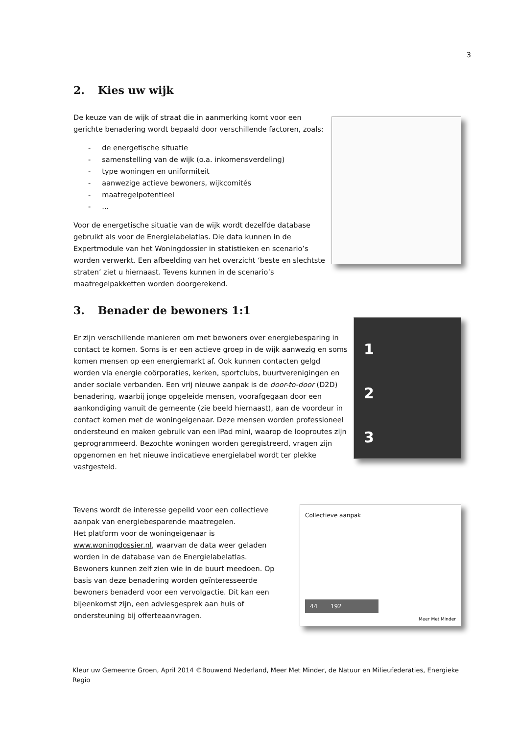3
2. Kies uw wijk
De keuze van de wijk of straat die in aanmerking komt voor een gerichte benadering wordt bepaald door verschillende factoren, zoals:
- de energetische situatie
- samenstelling van de wijk (o.a. inkomensverdeling)
- type woningen en uniformiteit
- aanwezige actieve bewoners, wijkcomités
- maatregelpotentieel
- ...
Voor de energetische situatie van de wijk wordt dezelfde database gebruikt als voor de Energielabelatlas. Die data kunnen in de Expertmodule van het Woningdossier in statistieken en scenario’s worden verwerkt. Een afbeelding van het overzicht ‘beste en slechtste straten’ ziet u hiernaast. Tevens kunnen in de scenario’s maatregelpakketten worden doorgerekend.
3. Benader de bewoners 1:1
Er zijn verschillende manieren om met bewoners over energiebesparing in contact te komen. Soms is er een actieve groep in de wijk aanwezig en soms komen mensen op een energiemarkt af. Ook kunnen contacten gelgd worden via energie coörporaties, kerken, sportclubs, buurtverenigingen en ander sociale verbanden. Een vrij nieuwe aanpak is de door-to-door (D2D) benadering, waarbij jonge opgeleide mensen, voorafgegaan door een aankondiging vanuit de gemeente (zie beeld hiernaast), aan de voordeur in contact komen met de woningeigenaar. Deze mensen worden professioneel ondersteund en maken gebruik van een iPad mini, waarop de looproutes zijn geprogrammeerd. Bezochte woningen worden geregistreerd, vragen zijn opgenomen en het nieuwe indicatieve energielabel wordt ter plekke vastgesteld.
1
2
3
Tevens wordt de interesse gepeild voor een collectieve aanpak van energiebesparende maatregelen.
Het platform voor de woningeigenaar is www.woningdossier.nl, waarvan de data weer geladen worden in de database van de Energielabelatlas. Bewoners kunnen zelf zien wie in de buurt meedoen. Op basis van deze benadering worden geïnteresseerde bewoners benaderd voor een vervolgactie. Dit kan een bijeenkomst zijn, een adviesgesprek aan huis of ondersteuning bij offerteaanvragen.
Collectieve aanpak
44 192
Meer Met Minder
Kleur uw Gemeente Groen, April 2014 ©Bouwend Nederland, Meer Met Minder, de Natuur en Milieufederaties, Energieke Regio